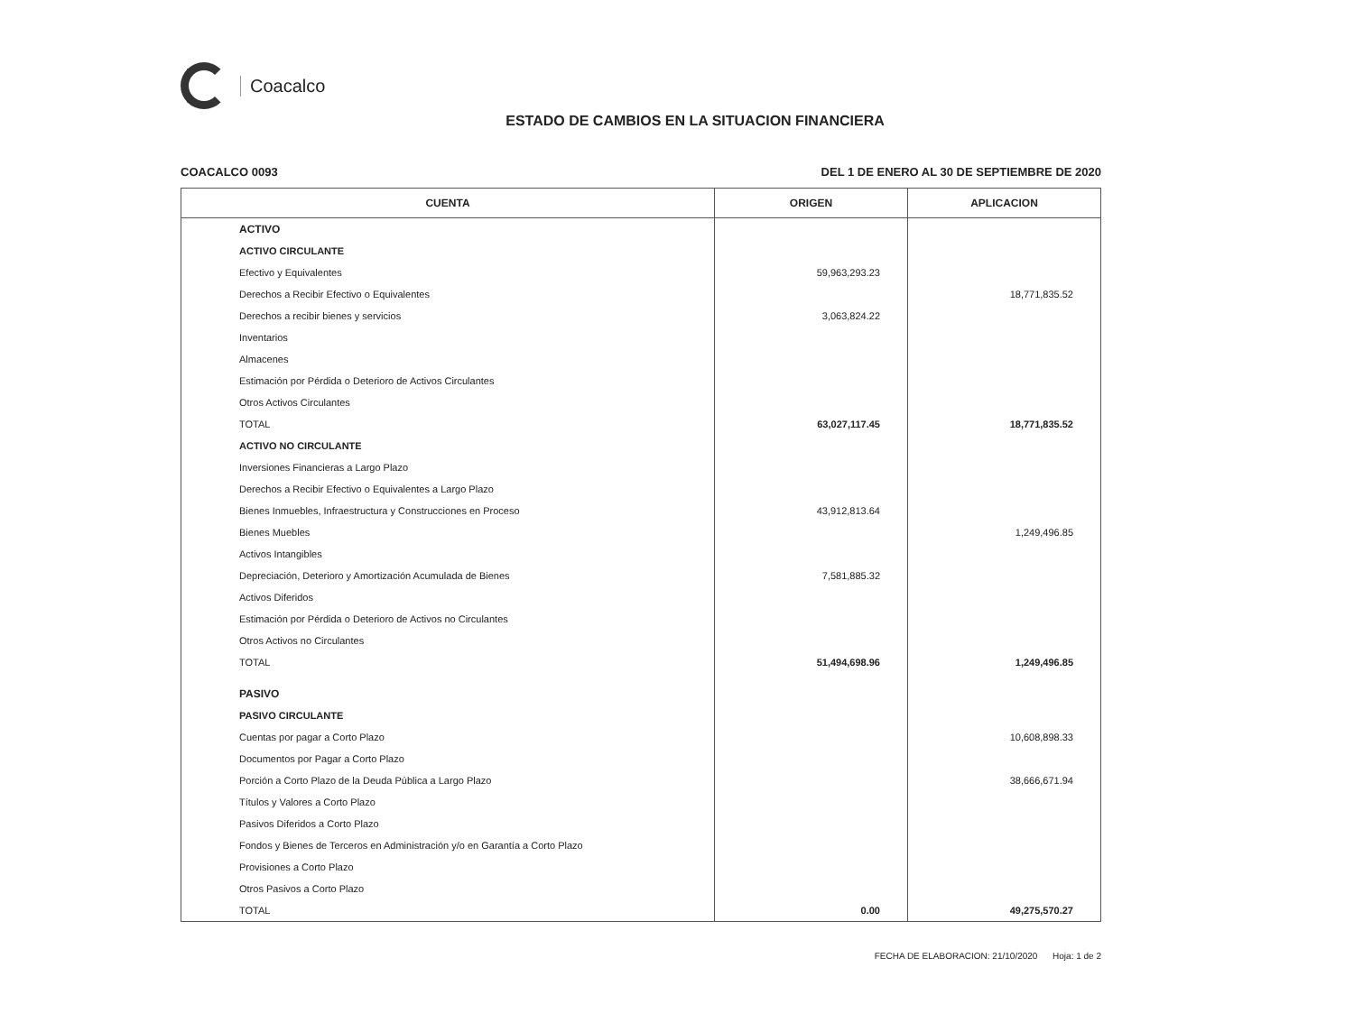Coacalco
ESTADO DE CAMBIOS EN LA SITUACION FINANCIERA
COACALCO 0093 DEL 1 DE ENERO AL 30 DE SEPTIEMBRE DE 2020
| CUENTA | ORIGEN | APLICACION |
| --- | --- | --- |
| ACTIVO | | |
| ACTIVO CIRCULANTE | | |
| Efectivo y Equivalentes | 59,963,293.23 | |
| Derechos a Recibir Efectivo o Equivalentes | | 18,771,835.52 |
| Derechos a recibir bienes y servicios | 3,063,824.22 | |
| Inventarios | | |
| Almacenes | | |
| Estimación por Pérdida o Deterioro de Activos Circulantes | | |
| Otros Activos Circulantes | | |
| TOTAL | 63,027,117.45 | 18,771,835.52 |
| ACTIVO NO CIRCULANTE | | |
| Inversiones Financieras a Largo Plazo | | |
| Derechos a Recibir Efectivo o Equivalentes a Largo Plazo | | |
| Bienes Inmuebles, Infraestructura y Construcciones en Proceso | 43,912,813.64 | |
| Bienes Muebles | | 1,249,496.85 |
| Activos Intangibles | | |
| Depreciación, Deterioro y Amortización Acumulada de Bienes | 7,581,885.32 | |
| Activos Diferidos | | |
| Estimación por Pérdida o Deterioro de Activos no Circulantes | | |
| Otros Activos no Circulantes | | |
| TOTAL | 51,494,698.96 | 1,249,496.85 |
| PASIVO | | |
| PASIVO CIRCULANTE | | |
| Cuentas por pagar a Corto Plazo | | 10,608,898.33 |
| Documentos por Pagar a Corto Plazo | | |
| Porción a Corto Plazo de la Deuda Pública a Largo Plazo | | 38,666,671.94 |
| Títulos y Valores a Corto Plazo | | |
| Pasivos Diferidos a Corto Plazo | | |
| Fondos y Bienes de Terceros en Administración y/o en Garantía a Corto Plazo | | |
| Provisiones a Corto Plazo | | |
| Otros Pasivos a Corto Plazo | | |
| TOTAL | 0.00 | 49,275,570.27 |
FECHA DE ELABORACION: 21/10/2020 Hoja: 1 de 2